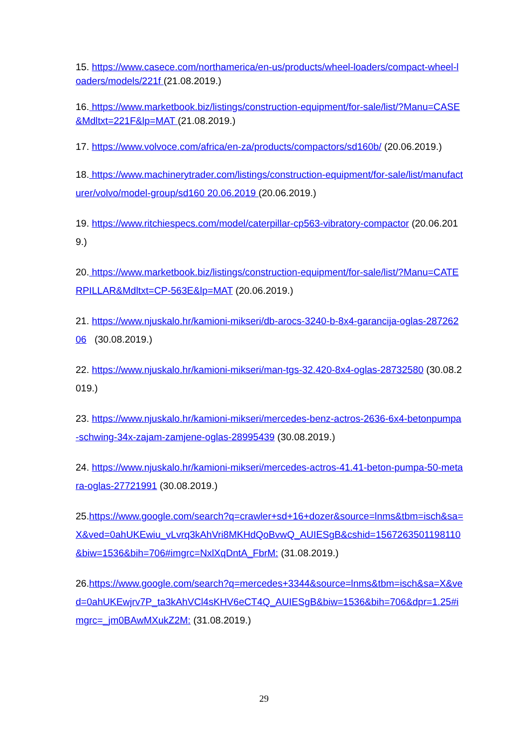15. https://www.casece.com/northamerica/en-us/products/wheel-loaders/compact-wheel-loaders/models/221f (21.08.2019.)
16. https://www.marketbook.biz/listings/construction-equipment/for-sale/list/?Manu=CASE&Mdltxt=221F&lp=MAT (21.08.2019.)
17. https://www.volvoce.com/africa/en-za/products/compactors/sd160b/ (20.06.2019.)
18. https://www.machinerytrader.com/listings/construction-equipment/for-sale/list/manufacturer/volvo/model-group/sd160 20.06.2019 (20.06.2019.)
19. https://www.ritchiespecs.com/model/caterpillar-cp563-vibratory-compactor (20.06.2019.)
20. https://www.marketbook.biz/listings/construction-equipment/for-sale/list/?Manu=CATERPILLAR&Mdltxt=CP-563E&lp=MAT (20.06.2019.)
21. https://www.njuskalo.hr/kamioni-mikseri/db-arocs-3240-b-8x4-garancija-oglas-28726206 (30.08.2019.)
22. https://www.njuskalo.hr/kamioni-mikseri/man-tgs-32.420-8x4-oglas-28732580 (30.08.2019.)
23. https://www.njuskalo.hr/kamioni-mikseri/mercedes-benz-actros-2636-6x4-betonpumpa-schwing-34x-zajam-zamjene-oglas-28995439 (30.08.2019.)
24. https://www.njuskalo.hr/kamioni-mikseri/mercedes-actros-41.41-beton-pumpa-50-metara-oglas-27721991 (30.08.2019.)
25.https://www.google.com/search?q=crawler+sd+16+dozer&source=lnms&tbm=isch&sa=X&ved=0ahUKEwiu_vLvrq3kAhVri8MKHdQoBvwQ_AUIESgB&cshid=1567263501198110&biw=1536&bih=706#imgrc=NxlXqDntA_FbrM: (31.08.2019.)
26.https://www.google.com/search?q=mercedes+3344&source=lnms&tbm=isch&sa=X&ved=0ahUKEwjrv7P_ta3kAhVCl4sKHV6eCT4Q_AUIESgB&biw=1536&bih=706&dpr=1.25#imgrc=_jm0BAwMXukZ2M: (31.08.2019.)
29